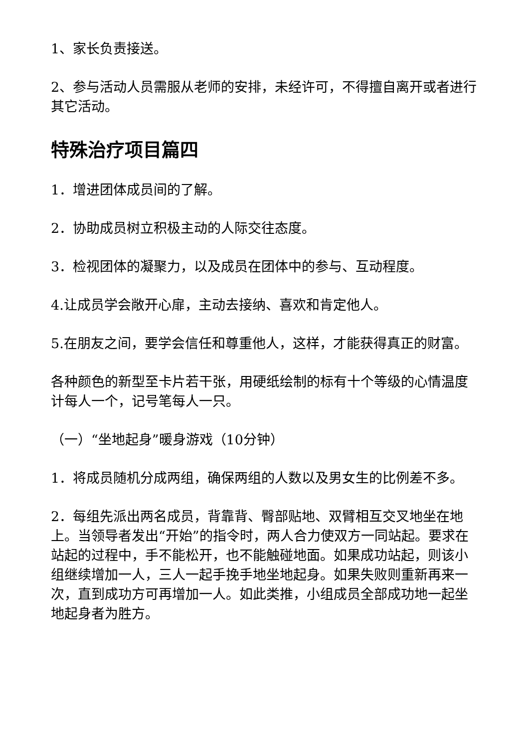1、家长负责接送。
2、参与活动人员需服从老师的安排，未经许可，不得擅自离开或者进行其它活动。
特殊治疗项目篇四
1．增进团体成员间的了解。
2．协助成员树立积极主动的人际交往态度。
3．检视团体的凝聚力，以及成员在团体中的参与、互动程度。
4.让成员学会敞开心扉，主动去接纳、喜欢和肯定他人。
5.在朋友之间，要学会信任和尊重他人，这样，才能获得真正的财富。
各种颜色的新型至卡片若干张，用硬纸绘制的标有十个等级的心情温度计每人一个，记号笔每人一只。
（一）“坐地起身”暖身游戏（10分钟）
1．将成员随机分成两组，确保两组的人数以及男女生的比例差不多。
2．每组先派出两名成员，背靠背、臀部贴地、双臂相互交叉地坐在地上。当领导者发出“开始”的指令时，两人合力使双方一同站起。要求在站起的过程中，手不能松开，也不能触碰地面。如果成功站起，则该小组继续增加一人，三人一起手挽手地坐地起身。如果失败则重新再来一次，直到成功方可再增加一人。如此类推，小组成员全部成功地一起坐地起身者为胜方。